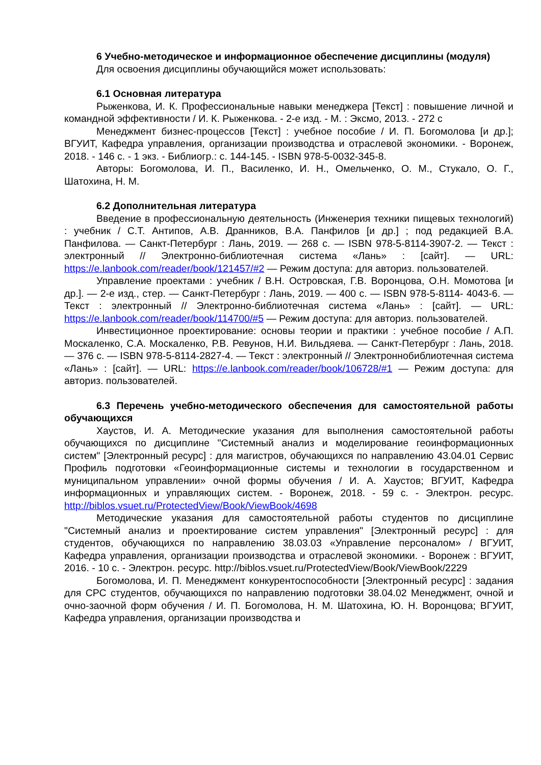6 Учебно-методическое и информационное обеспечение дисциплины (модуля)
Для освоения дисциплины обучающийся может использовать:
6.1 Основная литература
Рыженкова, И. К. Профессиональные навыки менеджера [Текст] : повышение личной и командной эффективности / И. К. Рыженкова. - 2-е изд. - М. : Эксмо, 2013. - 272 с
Менеджмент бизнес-процессов [Текст] : учебное пособие / И. П. Богомолова [и др.]; ВГУИТ, Кафедра управления, организации производства и отраслевой экономики. - Воронеж, 2018. - 146 с. - 1 экз. - Библиогр.: с. 144-145. - ISBN 978-5-0032-345-8.
Авторы: Богомолова, И. П., Василенко, И. Н., Омельченко, О. М., Стукало, О. Г., Шатохина, Н. М.
6.2 Дополнительная литература
Введение в профессиональную деятельность (Инженерия техники пищевых технологий) : учебник / С.Т. Антипов, А.В. Дранников, В.А. Панфилов [и др.] ; под редакцией В.А. Панфилова. — Санкт-Петербург : Лань, 2019. — 268 с. — ISBN 978-5-8114-3907-2. — Текст : электронный // Электронно-библиотечная система «Лань» : [сайт]. — URL: https://e.lanbook.com/reader/book/121457/#2 — Режим доступа: для авториз. пользователей.
Управление проектами : учебник / В.Н. Островская, Г.В. Воронцова, О.Н. Момотова [и др.]. — 2-е изд., стер. — Санкт-Петербург : Лань, 2019. — 400 с. — ISBN 978-5-8114- 4043-6. — Текст : электронный // Электронно-библиотечная система «Лань» : [сайт]. — URL: https://e.lanbook.com/reader/book/114700/#5 — Режим доступа: для авториз. пользователей.
Инвестиционное проектирование: основы теории и практики : учебное пособие / А.П. Москаленко, С.А. Москаленко, Р.В. Ревунов, Н.И. Вильдяева. — Санкт-Петербург : Лань, 2018. — 376 с. — ISBN 978-5-8114-2827-4. — Текст : электронный // Электроннобиблиотечная система «Лань» : [сайт]. — URL: https://e.lanbook.com/reader/book/106728/#1 — Режим доступа: для авториз. пользователей.
6.3 Перечень учебно-методического обеспечения для самостоятельной работы обучающихся
Хаустов, И. А. Методические указания для выполнения самостоятельной работы обучающихся по дисциплине "Системный анализ и моделирование геоинформационных систем" [Электронный ресурс] : для магистров, обучающихся по направлению 43.04.01 Сервис Профиль подготовки «Геоинформационные системы и технологии в государственном и муниципальном управлении» очной формы обучения / И. А. Хаустов; ВГУИТ, Кафедра информационных и управляющих систем. - Воронеж, 2018. - 59 с. - Электрон. ресурс. http://biblos.vsuet.ru/ProtectedView/Book/ViewBook/4698
Методические указания для самостоятельной работы студентов по дисциплине "Системный анализ и проектирование систем управления" [Электронный ресурс] : для студентов, обучающихся по направлению 38.03.03 «Управление персоналом» / ВГУИТ, Кафедра управления, организации производства и отраслевой экономики. - Воронеж : ВГУИТ, 2016. - 10 с. - Электрон. ресурс. http://biblos.vsuet.ru/ProtectedView/Book/ViewBook/2229
Богомолова, И. П. Менеджмент конкурентоспособности [Электронный ресурс] : задания для СРС студентов, обучающихся по направлению подготовки 38.04.02 Менеджмент, очной и очно-заочной форм обучения / И. П. Богомолова, Н. М. Шатохина, Ю. Н. Воронцова; ВГУИТ, Кафедра управления, организации производства и